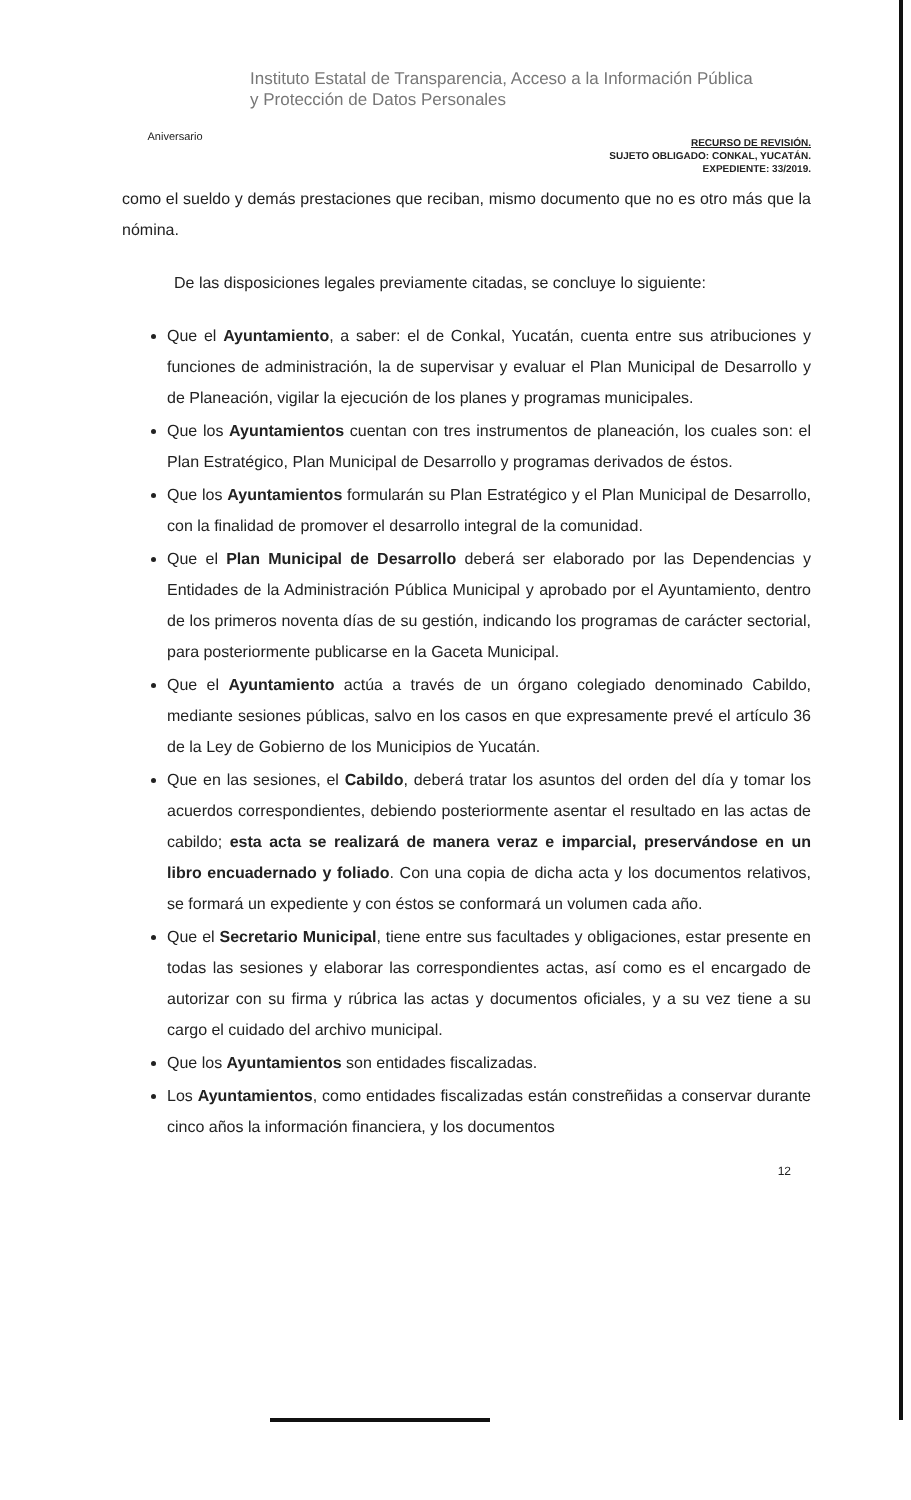Aniversario
Instituto Estatal de Transparencia, Acceso a la Información Pública
y Protección de Datos Personales
RECURSO DE REVISIÓN.
SUJETO OBLIGADO: CONKAL, YUCATÁN.
EXPEDIENTE: 33/2019.
como el sueldo y demás prestaciones que reciban, mismo documento que no es otro más que la nómina.
De las disposiciones legales previamente citadas, se concluye lo siguiente:
Que el Ayuntamiento, a saber: el de Conkal, Yucatán, cuenta entre sus atribuciones y funciones de administración, la de supervisar y evaluar el Plan Municipal de Desarrollo y de Planeación, vigilar la ejecución de los planes y programas municipales.
Que los Ayuntamientos cuentan con tres instrumentos de planeación, los cuales son: el Plan Estratégico, Plan Municipal de Desarrollo y programas derivados de éstos.
Que los Ayuntamientos formularán su Plan Estratégico y el Plan Municipal de Desarrollo, con la finalidad de promover el desarrollo integral de la comunidad.
Que el Plan Municipal de Desarrollo deberá ser elaborado por las Dependencias y Entidades de la Administración Pública Municipal y aprobado por el Ayuntamiento, dentro de los primeros noventa días de su gestión, indicando los programas de carácter sectorial, para posteriormente publicarse en la Gaceta Municipal.
Que el Ayuntamiento actúa a través de un órgano colegiado denominado Cabildo, mediante sesiones públicas, salvo en los casos en que expresamente prevé el artículo 36 de la Ley de Gobierno de los Municipios de Yucatán.
Que en las sesiones, el Cabildo, deberá tratar los asuntos del orden del día y tomar los acuerdos correspondientes, debiendo posteriormente asentar el resultado en las actas de cabildo; esta acta se realizará de manera veraz e imparcial, preservándose en un libro encuadernado y foliado. Con una copia de dicha acta y los documentos relativos, se formará un expediente y con éstos se conformará un volumen cada año.
Que el Secretario Municipal, tiene entre sus facultades y obligaciones, estar presente en todas las sesiones y elaborar las correspondientes actas, así como es el encargado de autorizar con su firma y rúbrica las actas y documentos oficiales, y a su vez tiene a su cargo el cuidado del archivo municipal.
Que los Ayuntamientos son entidades fiscalizadas.
Los Ayuntamientos, como entidades fiscalizadas están constreñidas a conservar durante cinco años la información financiera, y los documentos
12